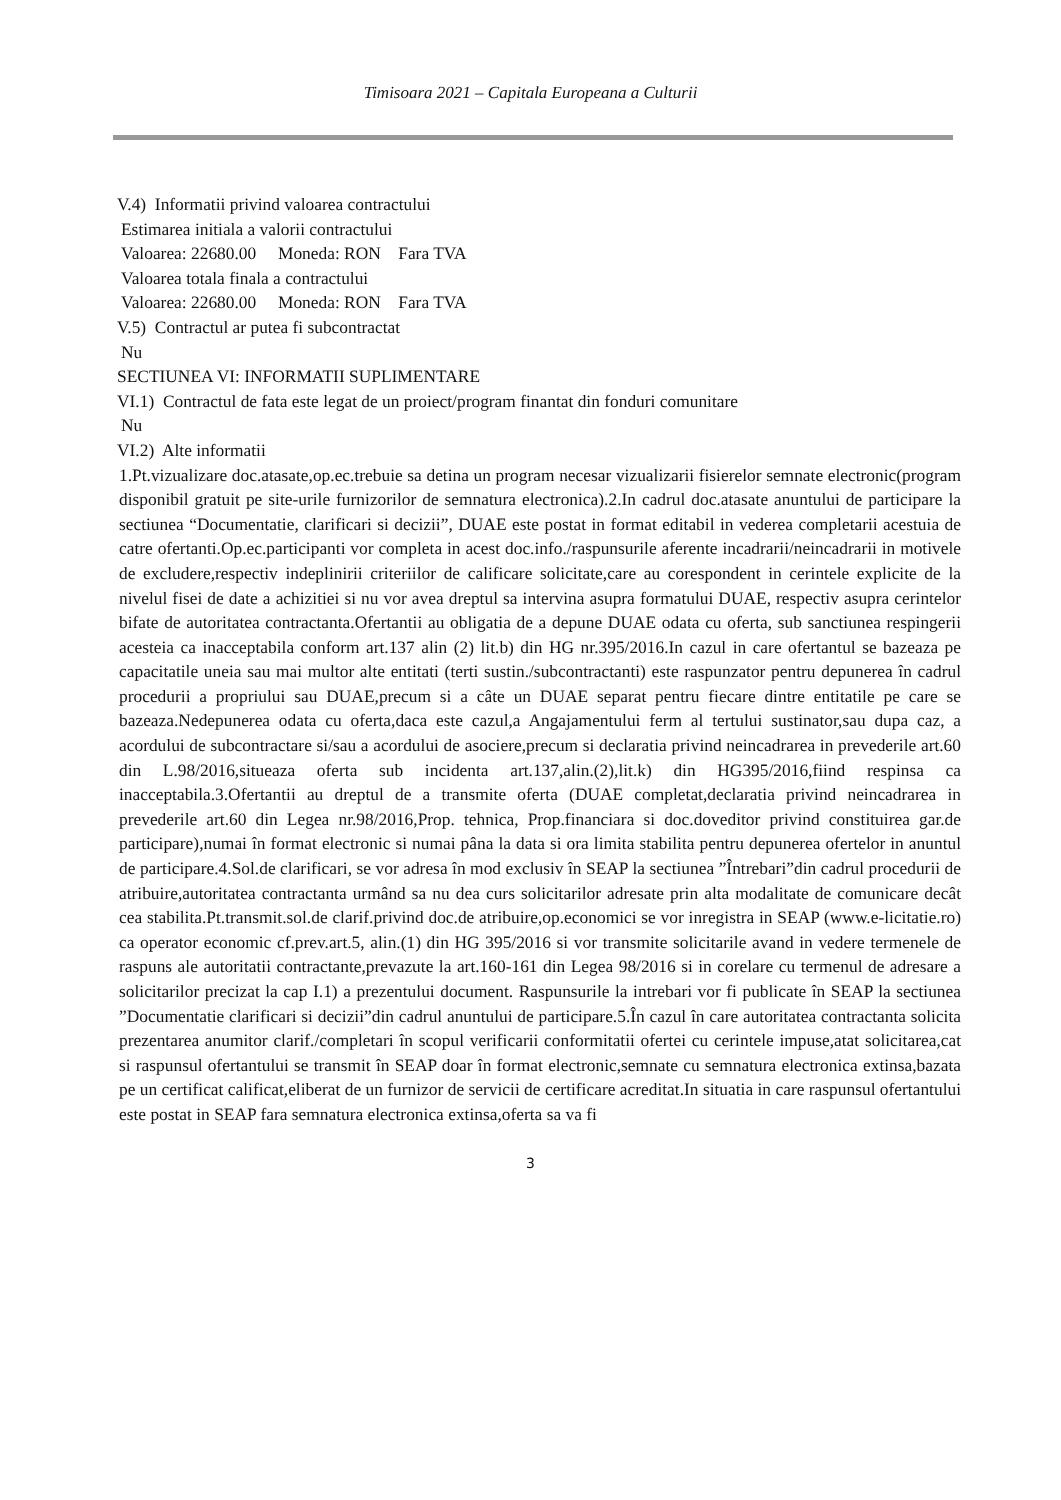Timisoara 2021 – Capitala Europeana a Culturii
V.4) Informatii privind valoarea contractului
Estimarea initiala a valorii contractului
Valoarea: 22680.00 Moneda: RON Fara TVA
Valoarea totala finala a contractului
Valoarea: 22680.00 Moneda: RON Fara TVA
V.5) Contractul ar putea fi subcontractat
Nu
SECTIUNEA VI: INFORMATII SUPLIMENTARE
VI.1) Contractul de fata este legat de un proiect/program finantat din fonduri comunitare
Nu
VI.2) Alte informatii
1.Pt.vizualizare doc.atasate,op.ec.trebuie sa detina un program necesar vizualizarii fisierelor semnate electronic(program disponibil gratuit pe site-urile furnizorilor de semnatura electronica).2.In cadrul doc.atasate anuntului de participare la sectiunea “Documentatie, clarificari si decizii”, DUAE este postat in format editabil in vederea completarii acestuia de catre ofertanti.Op.ec.participanti vor completa in acest doc.info./raspunsurile aferente incadrarii/neincadrarii in motivele de excludere,respectiv indeplinirii criteriilor de calificare solicitate,care au corespondent in cerintele explicite de la nivelul fisei de date a achizitiei si nu vor avea dreptul sa intervina asupra formatului DUAE, respectiv asupra cerintelor bifate de autoritatea contractanta.Ofertantii au obligatia de a depune DUAE odata cu oferta, sub sanctiunea respingerii acesteia ca inacceptabila conform art.137 alin (2) lit.b) din HG nr.395/2016.In cazul in care ofertantul se bazeaza pe capacitatile uneia sau mai multor alte entitati (terti sustin./subcontractanti) este raspunzator pentru depunerea în cadrul procedurii a propriului sau DUAE,precum si a câte un DUAE separat pentru fiecare dintre entitatile pe care se bazeaza.Nedepunerea odata cu oferta,daca este cazul,a Angajamentului ferm al tertului sustinator,sau dupa caz, a acordului de subcontractare si/sau a acordului de asociere,precum si declaratia privind neincadrarea in prevederile art.60 din L.98/2016,situeaza oferta sub incidenta art.137,alin.(2),lit.k) din HG395/2016,fiind respinsa ca inacceptabila.3.Ofertantii au dreptul de a transmite oferta (DUAE completat,declaratia privind neincadrarea in prevederile art.60 din Legea nr.98/2016,Prop. tehnica, Prop.financiara si doc.doveditor privind constituirea gar.de participare),numai în format electronic si numai pâna la data si ora limita stabilita pentru depunerea ofertelor in anuntul de participare.4.Sol.de clarificari, se vor adresa în mod exclusiv în SEAP la sectiunea ”Întrebari”din cadrul procedurii de atribuire,autoritatea contractanta urmând sa nu dea curs solicitarilor adresate prin alta modalitate de comunicare decât cea stabilita.Pt.transmit.sol.de clarif.privind doc.de atribuire,op.economici se vor inregistra in SEAP (www.e-licitatie.ro) ca operator economic cf.prev.art.5, alin.(1) din HG 395/2016 si vor transmite solicitarile avand in vedere termenele de raspuns ale autoritatii contractante,prevazute la art.160-161 din Legea 98/2016 si in corelare cu termenul de adresare a solicitarilor precizat la cap I.1) a prezentului document. Raspunsurile la intrebari vor fi publicate în SEAP la sectiunea ”Documentatie clarificari si decizii”din cadrul anuntului de participare.5.În cazul în care autoritatea contractanta solicita prezentarea anumitor clarif./completari în scopul verificarii conformitatii ofertei cu cerintele impuse,atat solicitarea,cat si raspunsul ofertantului se transmit în SEAP doar în format electronic,semnate cu semnatura electronica extinsa,bazata pe un certificat calificat,eliberat de un furnizor de servicii de certificare acreditat.In situatia in care raspunsul ofertantului este postat in SEAP fara semnatura electronica extinsa,oferta sa va fi
3